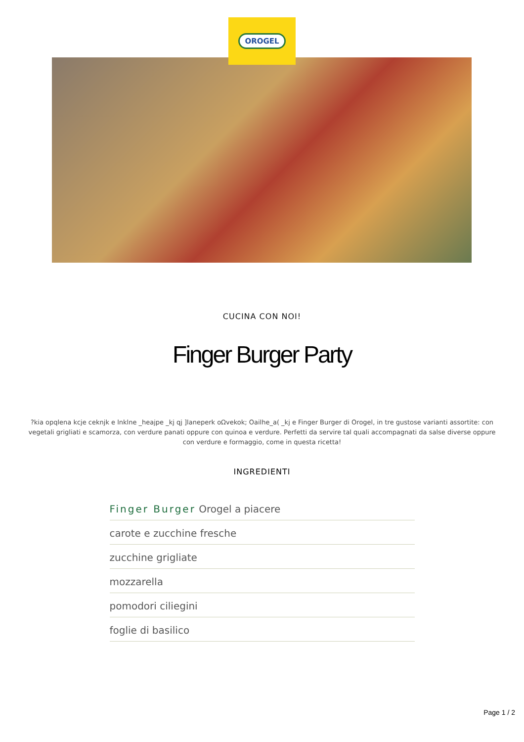OROGEL
CUCINA CON NOI!
Finger Burger Party
?kia opqlena kcje ceknjk e lnklne _heajpe _kj qj ]laneperk oΩvekok; Oailhe_a( _kj e Finger Burger di Orogel, in tre gustose varianti assortite: con vegetali grigliati e scamorza, con verdure panati oppure con quinoa e verdure. Perfetti da servire tal quali accompagnati da salse diverse oppure con verdure e formaggio, come in questa ricetta!
INGREDIENTI
Finger Burger Orogel a piacere
carote e zucchine fresche
zucchine grigliate
mozzarella
pomodori ciliegini
foglie di basilico
Page 1 / 2